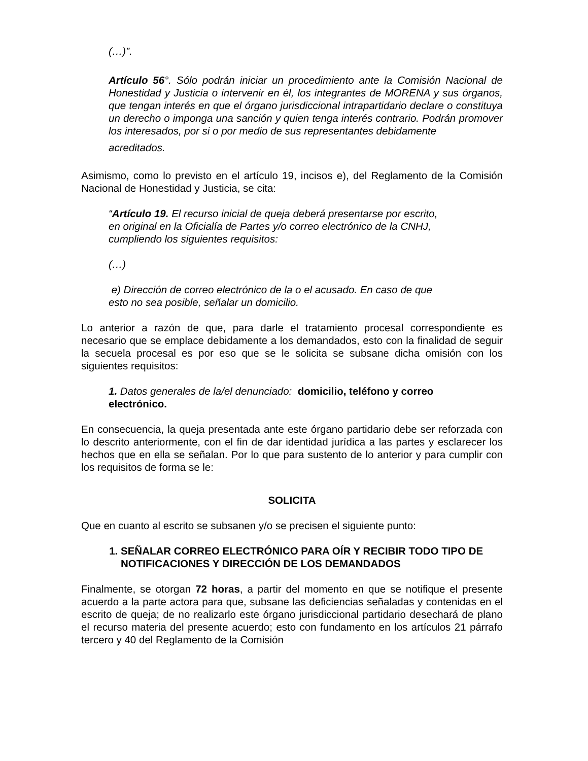(…)”.
Artículo 56°. Sólo podrán iniciar un procedimiento ante la Comisión Nacional de Honestidad y Justicia o intervenir en él, los integrantes de MORENA y sus órganos, que tengan interés en que el órgano jurisdiccional intrapartidario declare o constituya un derecho o imponga una sanción y quien tenga interés contrario. Podrán promover los interesados, por si o por medio de sus representantes debidamente
acreditados.
Asimismo, como lo previsto en el artículo 19, incisos e), del Reglamento de la Comisión Nacional de Honestidad y Justicia, se cita:
“Artículo 19. El recurso inicial de queja deberá presentarse por escrito,
en original en la Oficialía de Partes y/o correo electrónico de la CNHJ,
cumpliendo los siguientes requisitos:
(…)
e) Dirección de correo electrónico de la o el acusado. En caso de que
esto no sea posible, señalar un domicilio.
Lo anterior a razón de que, para darle el tratamiento procesal correspondiente es necesario que se emplace debidamente a los demandados, esto con la finalidad de seguir la secuela procesal es por eso que se le solicita se subsane dicha omisión con los siguientes requisitos:
1. Datos generales de la/el denunciado: domicilio, teléfono y correo
electrónico.
En consecuencia, la queja presentada ante este órgano partidario debe ser reforzada con lo descrito anteriormente, con el fin de dar identidad jurídica a las partes y esclarecer los hechos que en ella se señalan. Por lo que para sustento de lo anterior y para cumplir con los requisitos de forma se le:
SOLICITA
Que en cuanto al escrito se subsanen y/o se precisen el siguiente punto:
1. SEÑALAR CORREO ELECTRÓNICO PARA OÍR Y RECIBIR TODO TIPO DE NOTIFICACIONES Y DIRECCIÓN DE LOS DEMANDADOS
Finalmente, se otorgan 72 horas, a partir del momento en que se notifique el presente acuerdo a la parte actora para que, subsane las deficiencias señaladas y contenidas en el escrito de queja; de no realizarlo este órgano jurisdiccional partidario desechará de plano el recurso materia del presente acuerdo; esto con fundamento en los artículos 21 párrafo tercero y 40 del Reglamento de la Comisión